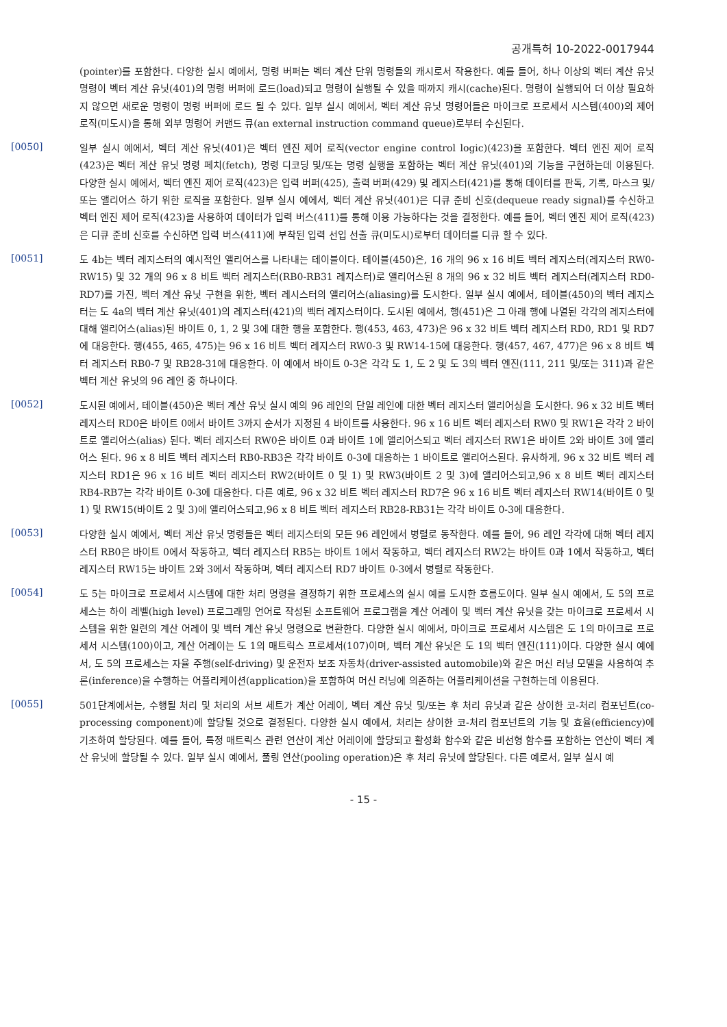공개특허 10-2022-0017944
(pointer)를 포함한다. 다양한 실시 예에서, 명령 버퍼는 벡터 계산 단위 명령들의 캐시로서 작용한다. 예를 들어, 하나 이상의 벡터 계산 유닛 명령이 벡터 계산 유닛(401)의 명령 버퍼에 로드(load)되고 명령이 실행될 수 있을 때까지 캐시(cache)된다. 명령이 실행되어 더 이상 필요하지 않으면 새로운 명령이 명령 버퍼에 로드 될 수 있다. 일부 실시 예에서, 벡터 계산 유닛 명령어들은 마이크로 프로세서 시스템(400)의 제어 로직(미도시)을 통해 외부 명령어 커맨드 큐(an external instruction command queue)로부터 수신된다.
[0050]
일부 실시 예에서, 벡터 계산 유닛(401)은 벡터 엔진 제어 로직(vector engine control logic)(423)을 포함한다. 벡터 엔진 제어 로직(423)은 벡터 계산 유닛 명령 페치(fetch), 명령 디코딩 및/또는 명령 실행을 포함하는 벡터 계산 유닛(401)의 기능을 구현하는데 이용된다. 다양한 실시 예에서, 벡터 엔진 제어 로직(423)은 입력 버퍼(425), 출력 버퍼(429) 및 레지스터(421)를 통해 데이터를 판독, 기록, 마스크 및/또는 앨리어스 하기 위한 로직을 포함한다. 일부 실시 예에서, 벡터 계산 유닛(401)은 디큐 준비 신호(dequeue ready signal)를 수신하고 벡터 엔진 제어 로직(423)을 사용하여 데이터가 입력 버스(411)를 통해 이용 가능하다는 것을 결정한다. 예를 들어, 벡터 엔진 제어 로직(423)은 디큐 준비 신호를 수신하면 입력 버스(411)에 부착된 입력 선입 선출 큐(미도시)로부터 데이터를 디큐 할 수 있다.
[0051]
도 4b는 벡터 레지스터의 예시적인 앨리어스를 나타내는 테이블이다. 테이블(450)은, 16 개의 96 x 16 비트 벡터 레지스터(레지스터 RW0-RW15) 및 32 개의 96 x 8 비트 벡터 레지스터(RB0-RB31 레지스터)로 앨리어스된 8 개의 96 x 32 비트 벡터 레지스터(레지스터 RD0-RD7)를 가진, 벡터 계산 유닛 구현을 위한, 벡터 레시스터의 앨리어스(aliasing)를 도시한다. 일부 실시 예에서, 테이블(450)의 벡터 레지스터는 도 4a의 벡터 계산 유닛(401)의 레지스터(421)의 벡터 레지스터이다. 도시된 예에서, 행(451)은 그 아래 행에 나열된 각각의 레지스터에 대해 앨리어스(alias)된 바이트 0, 1, 2 및 3에 대한 행을 포함한다. 행(453, 463, 473)은 96 x 32 비트 벡터 레지스터 RD0, RD1 및 RD7에 대응한다. 행(455, 465, 475)는 96 x 16 비트 벡터 레지스터 RW0-3 및 RW14-15에 대응한다. 행(457, 467, 477)은 96 x 8 비트 벡터 레지스터 RB0-7 및 RB28-31에 대응한다. 이 예에서 바이트 0-3은 각각 도 1, 도 2 및 도 3의 벡터 엔진(111, 211 및/또는 311)과 같은 벡터 계산 유닛의 96 레인 중 하나이다.
[0052]
도시된 예에서, 테이블(450)은 벡터 계산 유닛 실시 예의 96 레인의 단일 레인에 대한 벡터 레지스터 앨리어싱을 도시한다. 96 x 32 비트 벡터 레지스터 RD0은 바이트 0에서 바이트 3까지 순서가 지정된 4 바이트를 사용한다. 96 x 16 비트 벡터 레지스터 RW0 및 RW1은 각각 2 바이트로 앨리어스(alias) 된다. 벡터 레지스터 RW0은 바이트 0과 바이트 1에 앨리어스되고 벡터 레지스터 RW1은 바이트 2와 바이트 3에 앨리어스 된다. 96 x 8 비트 벡터 레지스터 RB0-RB3은 각각 바이트 0-3에 대응하는 1 바이트로 앨리어스된다. 유사하게, 96 x 32 비트 벡터 레지스터 RD1은 96 x 16 비트 벡터 레지스터 RW2(바이트 0 및 1) 및 RW3(바이트 2 및 3)에 앨리어스되고,96 x 8 비트 벡터 레지스터 RB4-RB7는 각각 바이트 0-3에 대응한다. 다른 예로, 96 x 32 비트 벡터 레지스터 RD7은 96 x 16 비트 벡터 레지스터 RW14(바이트 0 및 1) 및 RW15(바이트 2 및 3)에 앨리어스되고,96 x 8 비트 벡터 레지스터 RB28-RB31는 각각 바이트 0-3에 대응한다.
[0053]
다양한 실시 예에서, 벡터 계산 유닛 명령들은 벡터 레지스터의 모든 96 레인에서 병렬로 동작한다. 예를 들어, 96 레인 각각에 대해 벡터 레지스터 RB0은 바이트 0에서 작동하고, 벡터 레지스터 RB5는 바이트 1에서 작동하고, 벡터 레지스터 RW2는 바이트 0과 1에서 작동하고, 벡터 레지스터 RW15는 바이트 2와 3에서 작동하며, 벡터 레지스터 RD7 바이트 0-3에서 병렬로 작동한다.
[0054]
도 5는 마이크로 프로세서 시스템에 대한 처리 명령을 결정하기 위한 프로세스의 실시 예를 도시한 흐름도이다. 일부 실시 예에서, 도 5의 프로세스는 하이 레벨(high level) 프로그래밍 언어로 작성된 소프트웨어 프로그램을 계산 어레이 및 벡터 계산 유닛을 갖는 마이크로 프로세서 시스템을 위한 일련의 계산 어레이 및 벡터 계산 유닛 명령으로 변환한다. 다양한 실시 예에서, 마이크로 프로세서 시스템은 도 1의 마이크로 프로세서 시스템(100)이고, 계산 어레이는 도 1의 매트릭스 프로세서(107)이며, 벡터 계산 유닛은 도 1의 벡터 엔진(111)이다. 다양한 실시 예에서, 도 5의 프로세스는 자율 주행(self-driving) 및 운전자 보조 자동차(driver-assisted automobile)와 같은 머신 러닝 모델을 사용하여 추론(inference)을 수행하는 어플리케이션(application)을 포함하여 머신 러닝에 의존하는 어플리케이션을 구현하는데 이용된다.
[0055]
501단계에서는, 수행될 처리 및 처리의 서브 세트가 계산 어레이, 벡터 계산 유닛 및/또는 후 처리 유닛과 같은 상이한 코-처리 컴포넌트(co-processing component)에 할당될 것으로 결정된다. 다양한 실시 예에서, 처리는 상이한 코-처리 컴포넌트의 기능 및 효율(efficiency)에 기초하여 할당된다. 예를 들어, 특정 매트릭스 관련 연산이 계산 어레이에 할당되고 활성화 함수와 같은 비선형 함수를 포함하는 연산이 벡터 계산 유닛에 할당될 수 있다. 일부 실시 예에서, 풀링 연산(pooling operation)은 후 처리 유닛에 할당된다. 다른 예로서, 일부 실시 예
- 15 -